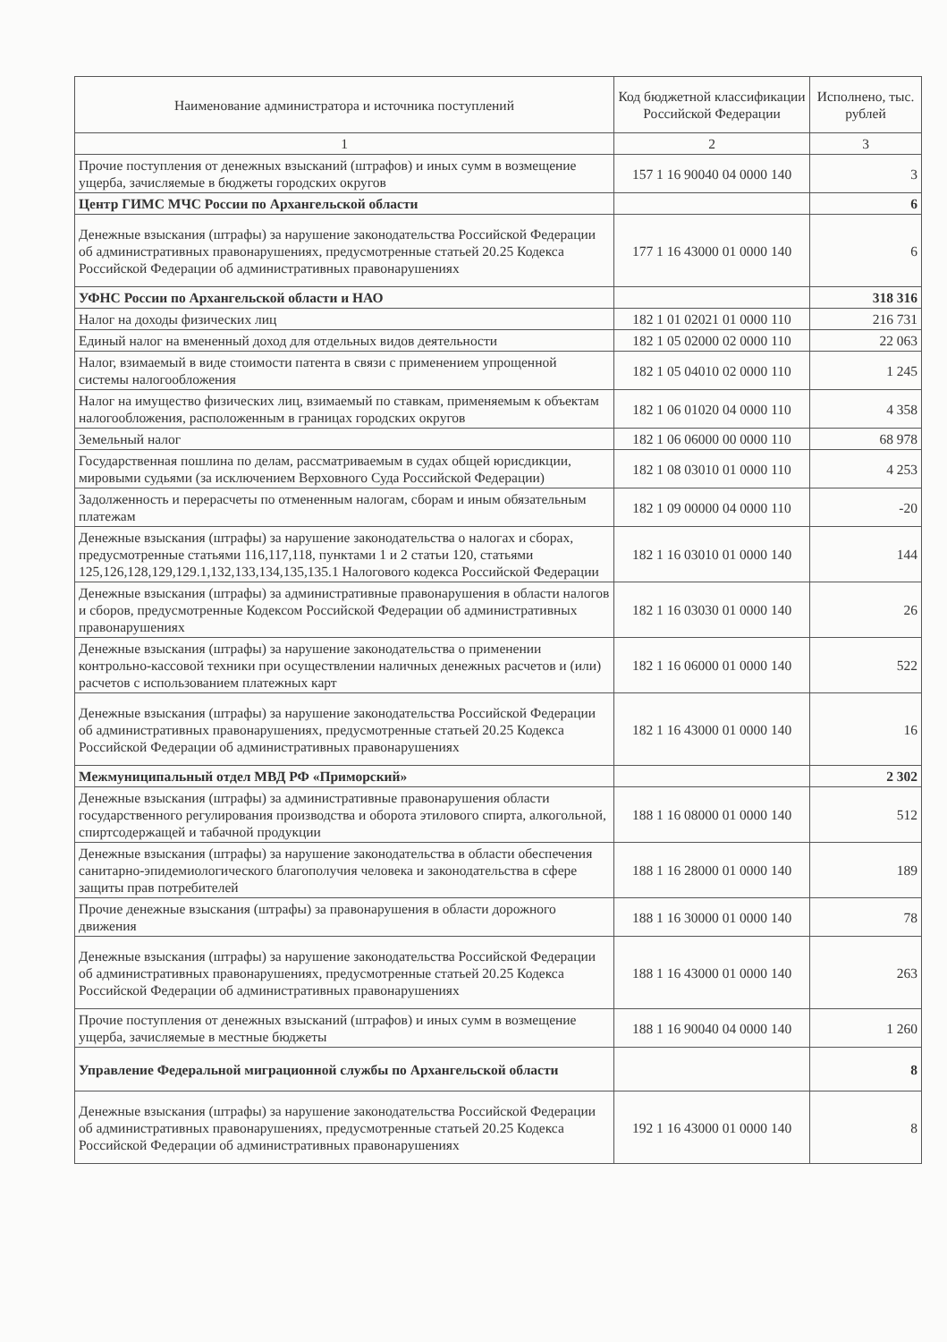| Наименование администратора и источника поступлений | Код бюджетной классификации Российской Федерации | Исполнено, тыс. рублей |
| --- | --- | --- |
| 1 | 2 | 3 |
| Прочие поступления от денежных взысканий (штрафов) и иных сумм в возмещение ущерба, зачисляемые в бюджеты городских округов | 157 1 16 90040 04 0000 140 | 3 |
| Центр ГИМС МЧС России по Архангельской области | | 6 |
| Денежные взыскания (штрафы) за нарушение законодательства Российской Федерации об административных правонарушениях, предусмотренные статьей 20.25 Кодекса Российской Федерации об административных правонарушениях | 177 1 16 43000 01 0000 140 | 6 |
| УФНС России по Архангельской области и НАО | | 318 316 |
| Налог на доходы физических лиц | 182 1 01 02021 01 0000 110 | 216 731 |
| Единый налог на вмененный доход для отдельных видов деятельности | 182 1 05 02000 02 0000 110 | 22 063 |
| Налог, взимаемый в виде стоимости патента в связи с применением упрощенной системы налогообложения | 182 1 05 04010 02 0000 110 | 1 245 |
| Налог на имущество физических лиц, взимаемый по ставкам, применяемым к объектам налогообложения, расположенным в границах городских округов | 182 1 06 01020 04 0000 110 | 4 358 |
| Земельный налог | 182 1 06 06000 00 0000 110 | 68 978 |
| Государственная пошлина по делам, рассматриваемым в судах общей юрисдикции, мировыми судьями (за исключением Верховного Суда Российской Федерации) | 182 1 08 03010 01 0000 110 | 4 253 |
| Задолженность и перерасчеты по отмененным налогам, сборам и иным обязательным платежам | 182 1 09 00000 04 0000 110 | -20 |
| Денежные взыскания (штрафы) за нарушение законодательства о налогах и сборах, предусмотренные статьями 116,117,118, пунктами 1 и 2 статьи 120, статьями 125,126,128,129,129.1,132,133,134,135,135.1 Налогового кодекса Российской Федерации | 182 1 16 03010 01 0000 140 | 144 |
| Денежные взыскания (штрафы) за административные правонарушения в области налогов и сборов, предусмотренные Кодексом Российской Федерации об административных правонарушениях | 182 1 16 03030 01 0000 140 | 26 |
| Денежные взыскания (штрафы) за нарушение законодательства о применении контрольно-кассовой техники при осуществлении наличных денежных расчетов и (или) расчетов с использованием платежных карт | 182 1 16 06000 01 0000 140 | 522 |
| Денежные взыскания (штрафы) за нарушение законодательства Российской Федерации об административных правонарушениях, предусмотренные статьей 20.25 Кодекса Российской Федерации об административных правонарушениях | 182 1 16 43000 01 0000 140 | 16 |
| Межмуниципальный отдел МВД РФ «Приморский» | | 2 302 |
| Денежные взыскания (штрафы) за административные правонарушения области государственного регулирования производства и оборота этилового спирта, алкогольной, спиртсодержащей и табачной продукции | 188 1 16 08000 01 0000 140 | 512 |
| Денежные взыскания (штрафы) за нарушение законодательства в области обеспечения санитарно-эпидемиологического благополучия человека и законодательства в сфере защиты прав потребителей | 188 1 16 28000 01 0000 140 | 189 |
| Прочие денежные взыскания (штрафы) за правонарушения в области дорожного движения | 188 1 16 30000 01 0000 140 | 78 |
| Денежные взыскания (штрафы) за нарушение законодательства Российской Федерации об административных правонарушениях, предусмотренные статьей 20.25 Кодекса Российской Федерации об административных правонарушениях | 188 1 16 43000 01 0000 140 | 263 |
| Прочие поступления от денежных взысканий (штрафов) и иных сумм в возмещение ущерба, зачисляемые в местные бюджеты | 188 1 16 90040 04 0000 140 | 1 260 |
| Управление Федеральной миграционной службы по Архангельской области | | 8 |
| Денежные взыскания (штрафы) за нарушение законодательства Российской Федерации об административных правонарушениях, предусмотренные статьей 20.25 Кодекса Российской Федерации об административных правонарушениях | 192 1 16 43000 01 0000 140 | 8 |